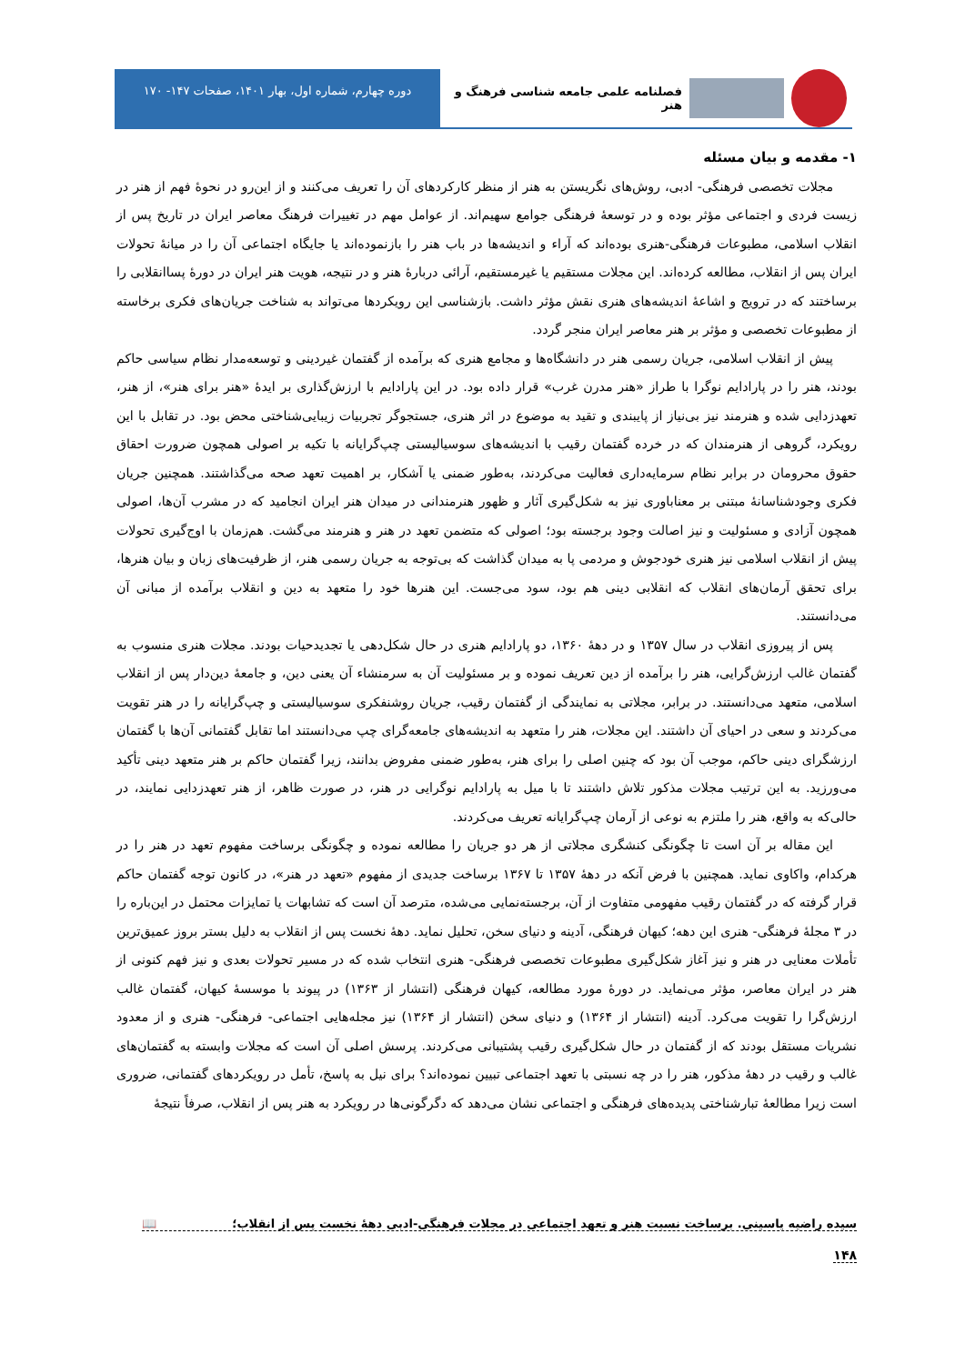فصلنامه علمی جامعه شناسی فرهنگ و هنر
دوره چهارم، شماره اول، بهار ۱۴۰۱، صفحات ۱۴۷- ۱۷۰
۱- مقدمه و بیان مسئله
مجلات تخصصی فرهنگی- ادبی، روش‌های نگریستن به هنر از منظر کارکردهای آن را تعریف می‌کنند و از این‌رو در نحوۀ فهم از هنر در زیست فردی و اجتماعی مؤثر بوده و در توسعۀ فرهنگی جوامع سهیم‌اند. از عوامل مهم در تغییرات فرهنگ معاصر ایران در تاریخ پس از انقلاب اسلامی، مطبوعات فرهنگی-هنری بوده‌اند که آراء و اندیشه‌ها در باب هنر را بازنموده‌اند یا جایگاه اجتماعی آن را در میانۀ تحولات ایران پس از انقلاب، مطالعه کرده‌اند. این مجلات مستقیم یا غیرمستقیم، آرائی دربارۀ هنر و در نتیجه، هویت هنر ایران در دورۀ پساانقلابی را برساختند که در ترویج و اشاعۀ اندیشه‌های هنری نقش مؤثر داشت. بازشناسی این رویکردها می‌تواند به شناخت جریان‌های فکری برخاسته از مطبوعات تخصصی و مؤثر بر هنر معاصر ایران منجر گردد.
پیش از انقلاب اسلامی، جریان رسمی هنر در دانشگاه‌ها و مجامع هنری که برآمده از گفتمان غیردینی و توسعه‌مدار نظام سیاسی حاکم بودند، هنر را در پارادایم نوگرا با طراز «هنر مدرن غرب» قرار داده بود. در این پارادایم با ارزش‌گذاری بر ایدۀ «هنر برای هنر»، از هنر، تعهدزدایی شده و هنرمند نیز بی‌نیاز از پایبندی و تقید به موضوع در اثر هنری، جستجوگر تجربیات زیبایی‌شناختی محض بود. در تقابل با این رویکرد، گروهی از هنرمندان که در خرده گفتمان رقیب با اندیشه‌های سوسیالیستی چپ‌گرایانه با تکیه بر اصولی همچون ضرورت احقاق حقوق محرومان در برابر نظام سرمایه‌داری فعالیت می‌کردند، به‌طور ضمنی یا آشکار، بر اهمیت تعهد صحه می‌گذاشتند. همچنین جریان فکری وجودشناسانۀ مبتنی بر معناباوری نیز به شکل‌گیری آثار و ظهور هنرمندانی در میدان هنر ایران انجامید که در مشرب آن‌ها، اصولی همچون آزادی و مسئولیت و نیز اصالت وجود برجسته بود؛ اصولی که متضمن تعهد در هنر و هنرمند می‌گشت. هم‌زمان با اوج‌گیری تحولات پیش از انقلاب اسلامی نیز هنری خودجوش و مردمی پا به میدان گذاشت که بی‌توجه به جریان رسمی هنر، از ظرفیت‌های زبان و بیان هنرها، برای تحقق آرمان‌های انقلاب که انقلابی دینی هم بود، سود می‌جست. این هنرها خود را متعهد به دین و انقلاب برآمده از مبانی آن می‌دانستند.
پس از پیروزی انقلاب در سال ۱۳۵۷ و در دهۀ ۱۳۶۰، دو پارادایم هنری در حال شکل‌دهی یا تجدیدحیات بودند. مجلات هنری منسوب به گفتمان غالب ارزش‌گرایی، هنر را برآمده از دین تعریف نموده و بر مسئولیت آن به سرمنشاء آن یعنی دین، و جامعۀ دین‌دار پس از انقلاب اسلامی، متعهد می‌دانستند. در برابر، مجلاتی به نمایندگی از گفتمان رقیب، جریان روشنفکری سوسیالیستی و چپ‌گرایانه را در هنر تقویت می‌کردند و سعی در احیای آن داشتند. این مجلات، هنر را متعهد به اندیشه‌های جامعه‌گرای چپ می‌دانستند اما تقابل گفتمانی آن‌ها با گفتمان ارزشگرای دینی حاکم، موجب آن بود که چنین اصلی را برای هنر، به‌طور ضمنی مفروض بدانند، زیرا گفتمان حاکم بر هنر متعهد دینی تأکید می‌ورزید. به این ترتیب مجلات مذکور تلاش داشتند تا با میل به پارادایم نوگرایی در هنر، در صورت ظاهر، از هنر تعهدزدایی نمایند، در حالی‌که به واقع، هنر را ملتزم به نوعی از آرمان چپ‌گرایانه تعریف می‌کردند.
این مقاله بر آن است تا چگونگی کنشگری مجلاتی از هر دو جریان را مطالعه نموده و چگونگی برساخت مفهوم تعهد در هنر را در هرکدام، واکاوی نماید. همچنین با فرض آنکه در دهۀ ۱۳۵۷ تا ۱۳۶۷ برساخت جدیدی از مفهوم «تعهد در هنر»، در کانون توجه گفتمان حاکم قرار گرفته که در گفتمان رقیب مفهومی متفاوت از آن، برجسته‌نمایی می‌شده، مترصد آن است که تشابهات یا تمایزات محتمل در این‌باره را در ۳ مجلۀ فرهنگی- هنری این دهه؛ کیهان فرهنگی، آدینه و دنیای سخن، تحلیل نماید. دهۀ نخست پس از انقلاب به دلیل بستر بروز عمیق‌ترین تأملات معنایی در هنر و نیز آغاز شکل‌گیری مطبوعات تخصصی فرهنگی- هنری انتخاب شده که در مسیر تحولات بعدی و نیز فهم کنونی از هنر در ایران معاصر، مؤثر می‌نماید. در دورۀ مورد مطالعه، کیهان فرهنگی (انتشار از ۱۳۶۳) در پیوند با موسسۀ کیهان، گفتمان غالب ارزش‌گرا را تقویت می‌کرد. آدینه (انتشار از ۱۳۶۴) و دنیای سخن (انتشار از ۱۳۶۴) نیز مجله‌هایی اجتماعی- فرهنگی- هنری و از معدود نشریات مستقل بودند که از گفتمان در حال شکل‌گیری رقیب پشتیبانی می‌کردند. پرسش اصلی آن است که مجلات وابسته به گفتمان‌های غالب و رقیب در دهۀ مذکور، هنر را در چه نسبتی با تعهد اجتماعی تبیین نموده‌اند؟ برای نیل به پاسخ، تأمل در رویکردهای گفتمانی، ضروری است زیرا مطالعۀ تبارشناختی پدیده‌های فرهنگی و اجتماعی نشان می‌دهد که دگرگونی‌ها در رویکرد به هنر پس از انقلاب، صرفاً نتیجۀ
سیده راضیه یاسینی. برساخت نسبت هنر و تعهد اجتماعی در مجلات فرهنگی-ادبی دهۀ نخست پس از انقلاب؛ 📖
۱۴۸